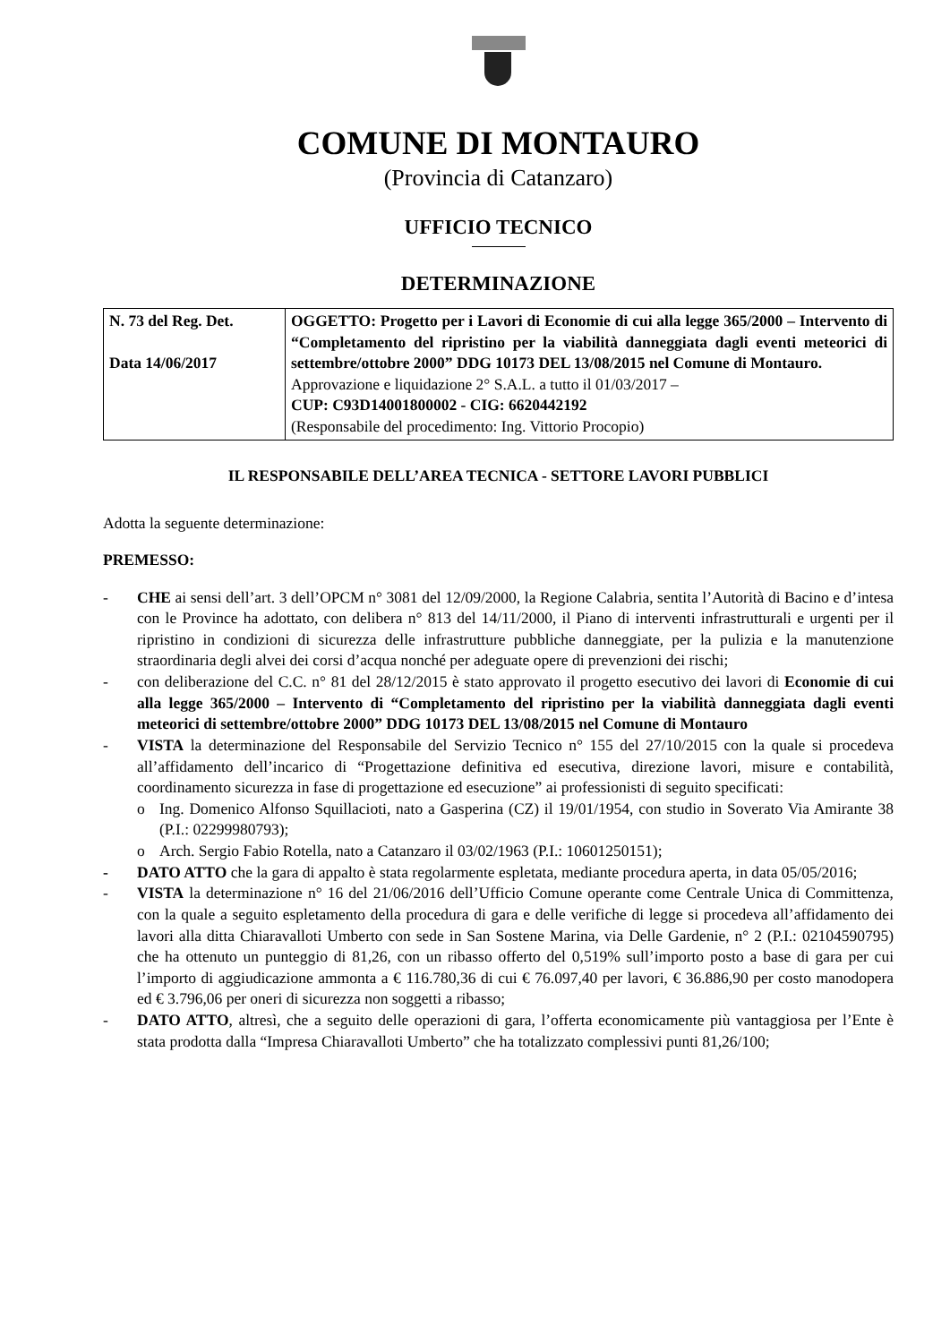COMUNE DI MONTAURO
(Provincia di Catanzaro)
UFFICIO TECNICO
DETERMINAZIONE
| N. 73 del Reg. Det. Data 14/06/2017 | OGGETTO: Progetto per i Lavori di Economie di cui alla legge 365/2000 – Intervento di “Completamento del ripristino per la viabilità danneggiata dagli eventi meteorici di settembre/ottobre 2000” DDG 10173 DEL 13/08/2015 nel Comune di Montauro. Approvazione e liquidazione 2° S.A.L. a tutto il 01/03/2017 – CUP: C93D14001800002 - CIG: 6620442192 (Responsabile del procedimento: Ing. Vittorio Procopio) |
IL RESPONSABILE DELL’AREA TECNICA - SETTORE LAVORI PUBBLICI
Adotta la seguente determinazione:
PREMESSO:
- CHE ai sensi dell’art. 3 dell’OPCM n° 3081 del 12/09/2000, la Regione Calabria, sentita l’Autorità di Bacino e d’intesa con le Province ha adottato, con delibera n° 813 del 14/11/2000, il Piano di interventi infrastrutturali e urgenti per il ripristino in condizioni di sicurezza delle infrastrutture pubbliche danneggiate, per la pulizia e la manutenzione straordinaria degli alvei dei corsi d’acqua nonché per adeguate opere di prevenzioni dei rischi;
- con deliberazione del C.C. n° 81 del 28/12/2015 è stato approvato il progetto esecutivo dei lavori di Economie di cui alla legge 365/2000 – Intervento di “Completamento del ripristino per la viabilità danneggiata dagli eventi meteorici di settembre/ottobre 2000” DDG 10173 DEL 13/08/2015 nel Comune di Montauro
- VISTA la determinazione del Responsabile del Servizio Tecnico n° 155 del 27/10/2015 con la quale si procedeva all’affidamento dell’incarico di “Progettazione definitiva ed esecutiva, direzione lavori, misure e contabilità, coordinamento sicurezza in fase di progettazione ed esecuzione” ai professionisti di seguito specificati:
o Ing. Domenico Alfonso Squillacioti, nato a Gasperina (CZ) il 19/01/1954, con studio in Soverato Via Amirante 38 (P.I.: 02299980793);
o Arch. Sergio Fabio Rotella, nato a Catanzaro il 03/02/1963 (P.I.: 10601250151);
- DATO ATTO che la gara di appalto è stata regolarmente espletata, mediante procedura aperta, in data 05/05/2016;
- VISTA la determinazione n° 16 del 21/06/2016 dell’Ufficio Comune operante come Centrale Unica di Committenza, con la quale a seguito espletamento della procedura di gara e delle verifiche di legge si procedeva all’affidamento dei lavori alla ditta Chiaravalloti Umberto con sede in San Sostene Marina, via Delle Gardenie, n° 2 (P.I.: 02104590795) che ha ottenuto un punteggio di 81,26, con un ribasso offerto del 0,519% sull’importo posto a base di gara per cui l’importo di aggiudicazione ammonta a € 116.780,36 di cui € 76.097,40 per lavori, € 36.886,90 per costo manodopera ed € 3.796,06 per oneri di sicurezza non soggetti a ribasso;
- DATO ATTO, altresì, che a seguito delle operazioni di gara, l’offerta economicamente più vantaggiosa per l’Ente è stata prodotta dalla “Impresa Chiaravalloti Umberto” che ha totalizzato complessivi punti 81,26/100;